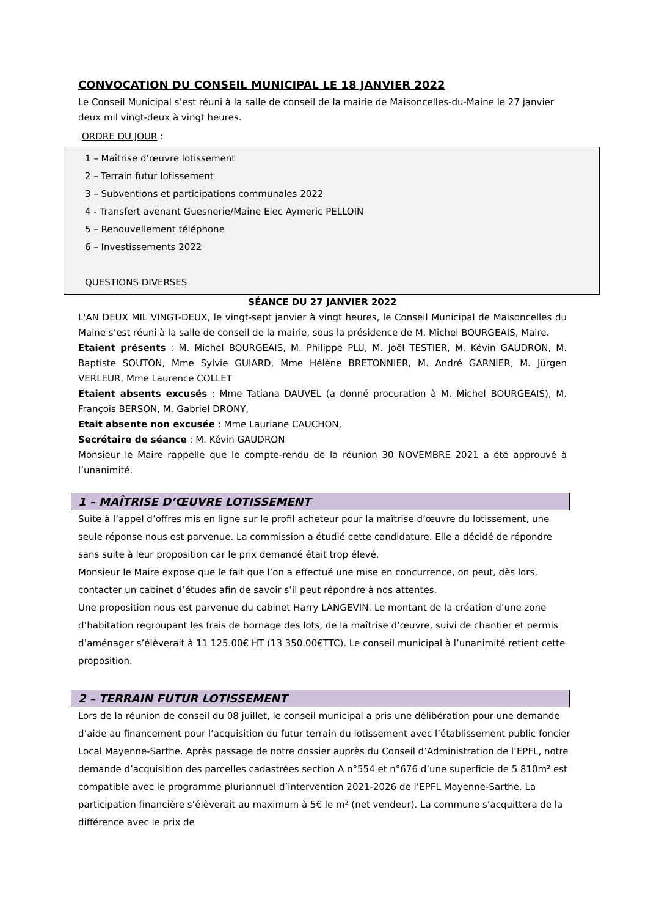CONVOCATION DU CONSEIL MUNICIPAL LE 18 JANVIER 2022
Le Conseil Municipal s’est réuni à la salle de conseil de la mairie de Maisoncelles-du-Maine le 27 janvier deux mil vingt-deux à vingt heures.
ORDRE DU JOUR :
1 – Maîtrise d’œuvre lotissement
2 – Terrain futur lotissement
3 – Subventions et participations communales 2022
4 - Transfert avenant Guesnerie/Maine Elec Aymeric PELLOIN
5 – Renouvellement téléphone
6 – Investissements 2022
QUESTIONS DIVERSES
SÉANCE DU 27 JANVIER 2022
L'AN DEUX MIL VINGT-DEUX, le vingt-sept janvier à vingt heures, le Conseil Municipal de Maisoncelles du Maine s’est réuni à la salle de conseil de la mairie, sous la présidence de M. Michel BOURGEAIS, Maire.
Etaient présents : M. Michel BOURGEAIS, M. Philippe PLU, M. Joël TESTIER, M. Kévin GAUDRON, M. Baptiste SOUTON, Mme Sylvie GUIARD, Mme Hélène BRETONNIER, M. André GARNIER, M. Jürgen VERLEUR, Mme Laurence COLLET
Etaient absents excusés : Mme Tatiana DAUVEL (a donné procuration à M. Michel BOURGEAIS), M. François BERSON, M. Gabriel DRONY,
Etait absente non excusée : Mme Lauriane CAUCHON,
Secrétaire de séance : M. Kévin GAUDRON
Monsieur le Maire rappelle que le compte-rendu de la réunion 30 NOVEMBRE 2021 a été approuvé à l’unanimité.
1 – MAÎTRISE D’ŒUVRE LOTISSEMENT
Suite à l’appel d’offres mis en ligne sur le profil acheteur pour la maîtrise d’œuvre du lotissement, une seule réponse nous est parvenue. La commission a étudié cette candidature. Elle a décidé de répondre sans suite à leur proposition car le prix demandé était trop élevé.
Monsieur le Maire expose que le fait que l’on a effectué une mise en concurrence, on peut, dès lors, contacter un cabinet d’études afin de savoir s’il peut répondre à nos attentes.
Une proposition nous est parvenue du cabinet Harry LANGEVIN. Le montant de la création d’une zone d’habitation regroupant les frais de bornage des lots, de la maîtrise d’œuvre, suivi de chantier et permis d’aménager s’élèverait à 11 125.00€ HT (13 350.00€TTC). Le conseil municipal à l’unanimité retient cette proposition.
2 – TERRAIN FUTUR LOTISSEMENT
Lors de la réunion de conseil du 08 juillet, le conseil municipal a pris une délibération pour une demande d’aide au financement pour l’acquisition du futur terrain du lotissement avec l’établissement public foncier Local Mayenne-Sarthe. Après passage de notre dossier auprès du Conseil d’Administration de l’EPFL, notre demande d’acquisition des parcelles cadastrées section A n°554 et n°676 d’une superficie de 5 810m² est compatible avec le programme pluriannuel d’intervention 2021-2026 de l’EPFL Mayenne-Sarthe. La participation financière s’élèverait au maximum à 5€ le m² (net vendeur). La commune s’acquittera de la différence avec le prix de